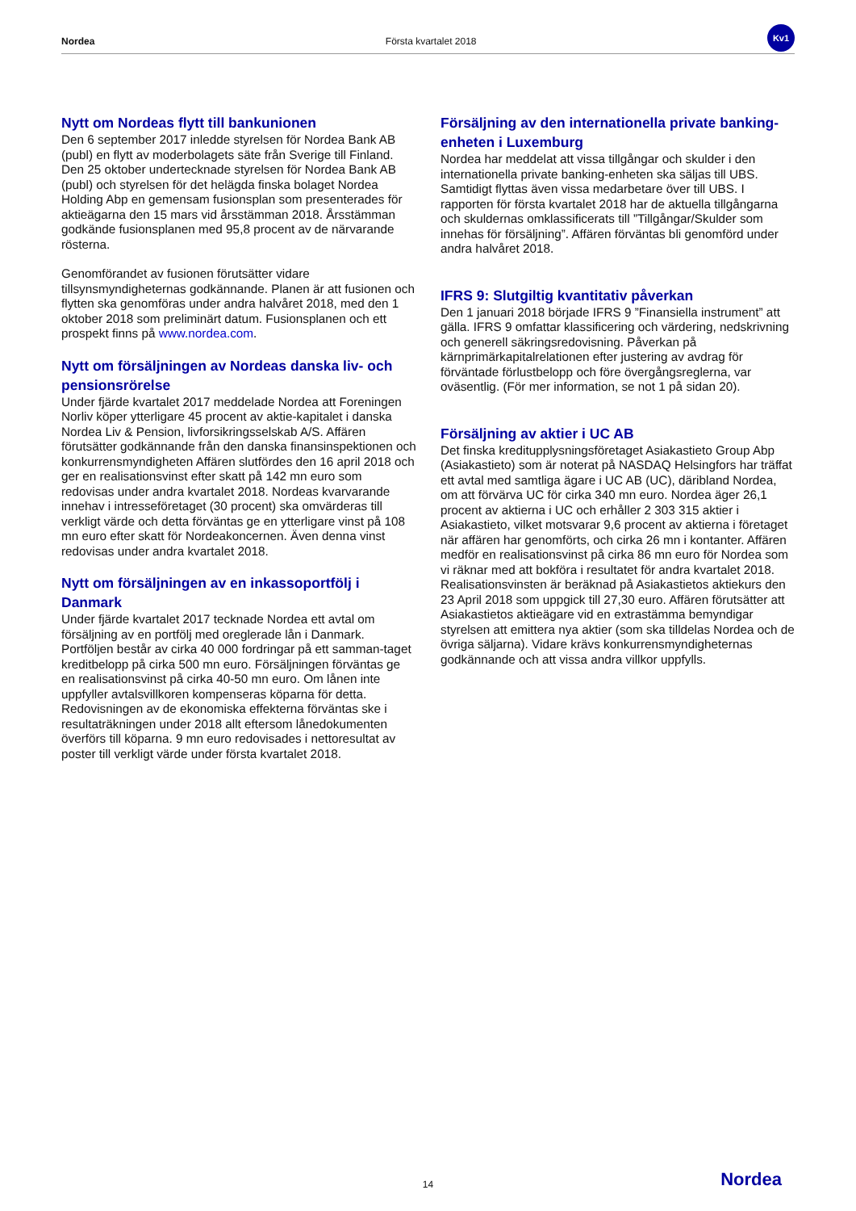Nordea Första kvartalet 2018
Kv1
Nytt om Nordeas flytt till bankunionen
Den 6 september 2017 inledde styrelsen för Nordea Bank AB (publ) en flytt av moderbolagets säte från Sverige till Finland. Den 25 oktober undertecknade styrelsen för Nordea Bank AB (publ) och styrelsen för det helägda finska bolaget Nordea Holding Abp en gemensam fusionsplan som presenterades för aktieägarna den 15 mars vid årsstämman 2018. Årsstämman godkände fusionsplanen med 95,8 procent av de närvarande rösterna.
Genomförandet av fusionen förutsätter vidare tillsynsmyndigheternas godkännande. Planen är att fusionen och flytten ska genomföras under andra halvåret 2018, med den 1 oktober 2018 som preliminärt datum. Fusionsplanen och ett prospekt finns på www.nordea.com.
Nytt om försäljningen av Nordeas danska liv- och pensionsrörelse
Under fjärde kvartalet 2017 meddelade Nordea att Foreningen Norliv köper ytterligare 45 procent av aktie-kapitalet i danska Nordea Liv & Pension, livforsikringsselskab A/S. Affären förutsätter godkännande från den danska finansinspektionen och konkurrensmyndigheten Affären slutfördes den 16 april 2018 och ger en realisationsvinst efter skatt på 142 mn euro som redovisas under andra kvartalet 2018. Nordeas kvarvarande innehav i intresseföretaget (30 procent) ska omvärderas till verkligt värde och detta förväntas ge en ytterligare vinst på 108 mn euro efter skatt för Nordeakoncernen. Även denna vinst redovisas under andra kvartalet 2018.
Nytt om försäljningen av en inkassoportfölj i Danmark
Under fjärde kvartalet 2017 tecknade Nordea ett avtal om försäljning av en portfölj med oreglerade lån i Danmark. Portföljen består av cirka 40 000 fordringar på ett samman-taget kreditbelopp på cirka 500 mn euro. Försäljningen förväntas ge en realisationsvinst på cirka 40-50 mn euro. Om lånen inte uppfyller avtalsvillkoren kompenseras köparna för detta. Redovisningen av de ekonomiska effekterna förväntas ske i resultaträkningen under 2018 allt eftersom lånedokumenten överförs till köparna. 9 mn euro redovisades i nettoresultat av poster till verkligt värde under första kvartalet 2018.
Försäljning av den internationella private banking-enheten i Luxemburg
Nordea har meddelat att vissa tillgångar och skulder i den internationella private banking-enheten ska säljas till UBS. Samtidigt flyttas även vissa medarbetare över till UBS. I rapporten för första kvartalet 2018 har de aktuella tillgångarna och skuldernas omklassificerats till ”Tillgångar/Skulder som innehas för försäljning”. Affären förväntas bli genomförd under andra halvåret 2018.
IFRS 9: Slutgiltig kvantitativ påverkan
Den 1 januari 2018 började IFRS 9 ”Finansiella instrument” att gälla. IFRS 9 omfattar klassificering och värdering, nedskrivning och generell säkringsredovisning. Påverkan på kärnprimärkapitalrelationen efter justering av avdrag för förväntade förlustbelopp och före övergångsreglerna, var oväsentlig. (För mer information, se not 1 på sidan 20).
Försäljning av aktier i UC AB
Det finska kreditupplysningsföretaget Asiakastieto Group Abp (Asiakastieto) som är noterat på NASDAQ Helsingfors har träffat ett avtal med samtliga ägare i UC AB (UC), däribland Nordea, om att förvärva UC för cirka 340 mn euro. Nordea äger 26,1 procent av aktierna i UC och erhåller 2 303 315 aktier i Asiakastieto, vilket motsvarar 9,6 procent av aktierna i företaget när affären har genomförts, och cirka 26 mn i kontanter. Affären medför en realisationsvinst på cirka 86 mn euro för Nordea som vi räknar med att bokföra i resultatet för andra kvartalet 2018. Realisationsvinsten är beräknad på Asiakastietos aktiekurs den 23 April 2018 som uppgick till 27,30 euro. Affären förutsätter att Asiakastietos aktieägare vid en extrastämma bemyndigar styrelsen att emittera nya aktier (som ska tilldelas Nordea och de övriga säljarna). Vidare krävs konkurrensmyndigheternas godkännande och att vissa andra villkor uppfylls.
14 Nordea